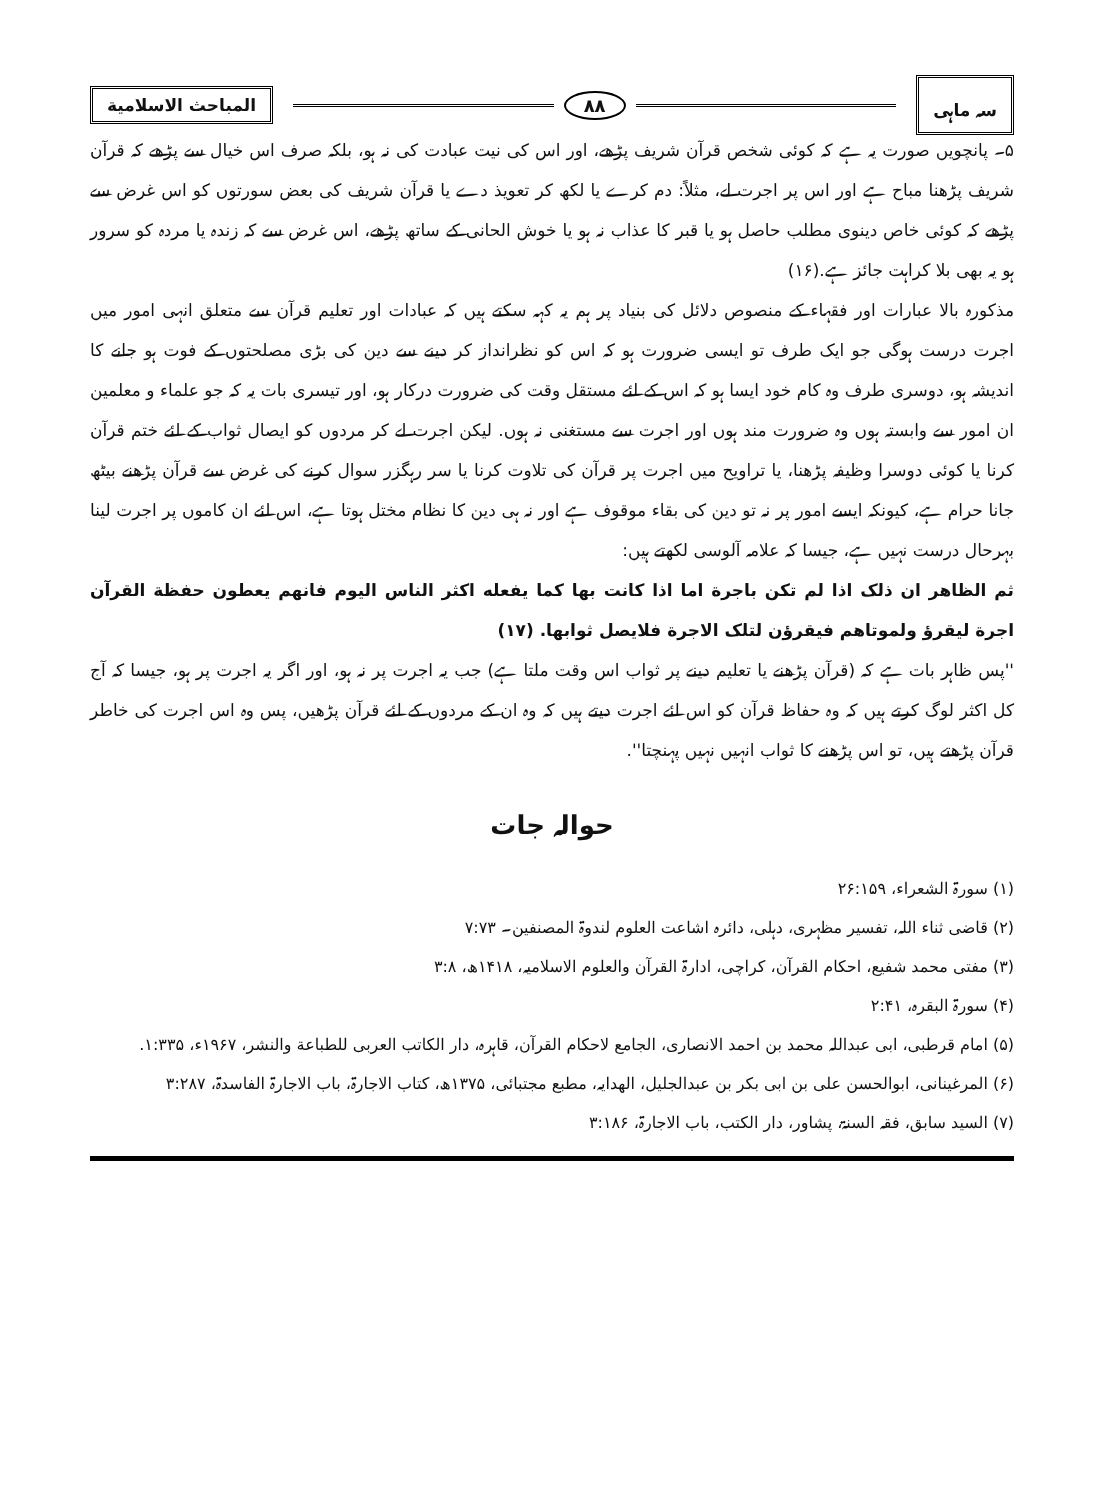سہ ماہی
۸۸
المباحث الاسلامیة
۵۔ پانچویں صورت یہ ہے کہ کوئی شخص قرآن شریف پڑھے، اور اس کی نیت عبادت کی نہ ہو، بلکہ صرف اس خیال سے پڑھے کہ قرآن شریف پڑھنا مباح ہے اور اس پر اجرت لے، مثلاً: دم کرے یا لکھ کر تعویذ دے یا قرآن شریف کی بعض سورتوں کو اس غرض سے پڑھے کہ کوئی خاص دینوی مطلب حاصل ہو یا قبر کا عذاب نہ ہو یا خوش الحانی کے ساتھ پڑھے، اس غرض سے کہ زندہ یا مردہ کو سرور ہو یہ بھی بلا کراہت جائز ہے.(۱۶)
مذکورہ بالا عبارات اور فقہاء کے منصوص دلائل کی بنیاد پر ہم یہ کہہ سکتے ہیں کہ عبادات اور تعلیم قرآن سے متعلق انہی امور میں اجرت درست ہوگی جو ایک طرف تو ایسی ضرورت ہو کہ اس کو نظرانداز کر دینے سے دین کی بڑی مصلحتوں کے فوت ہو جانے کا اندیشہ ہو، دوسری طرف وہ کام خود ایسا ہو کہ اس کے لئے مستقل وقت کی ضرورت درکار ہو، اور تیسری بات یہ کہ جو علماء و معلمین ان امور سے وابستہ ہوں وہ ضرورت مند ہوں اور اجرت سے مستغنی نہ ہوں. لیکن اجرت لے کر مردوں کو ایصال ثواب کے لئے ختم قرآن کرنا یا کوئی دوسرا وظیفہ پڑھنا، یا تراویح میں اجرت پر قرآن کی تلاوت کرنا یا سر رہگزر سوال کرنے کی غرض سے قرآن پڑھنے بیٹھ جانا حرام ہے، کیونکہ ایسے امور پر نہ تو دین کی بقاء موقوف ہے اور نہ ہی دین کا نظام مختل ہوتا ہے، اس لئے ان کاموں پر اجرت لینا بہرحال درست نہیں ہے، جیسا کہ علامہ آلوسی لکھتے ہیں:
ثم الظاهر ان ذلک اذا لم تکن باجرة اما اذا کانت بها کما يفعله اکثر الناس اليوم فانهم يعطون حفظة القرآن اجرة ليقرؤ ولموتاهم فيقرؤن لتلک الاجرة فلايصل ثوابها. (۱۷)
''پس ظاہر بات ہے کہ (قرآن پڑھنے یا تعلیم دینے پر ثواب اس وقت ملتا ہے) جب یہ اجرت پر نہ ہو، اور اگر یہ اجرت پر ہو، جیسا کہ آج کل اکثر لوگ کرتے ہیں کہ وہ حفاظ قرآن کو اس لئے اجرت دیتے ہیں کہ وہ ان کے مردوں کے لئے قرآن پڑھیں، پس وہ اس اجرت کی خاطر قرآن پڑھتے ہیں، تو اس پڑھنے کا ثواب انہیں نہیں پہنچتا''.
حوالہ جات
(۱) سورۃ الشعراء، ۲۶:۱۵۹
(۲) قاضی ثناء اللہ، تفسیر مظہری، دہلی، دائرہ اشاعت العلوم لندوۃ المصنفین۔ ۷:۷۳
(۳) مفتی محمد شفیع، احکام القرآن، کراچی، ادارۃ القرآن والعلوم الاسلامیہ، ۱۴۱۸ھ، ۳:۸
(۴) سورۃ البقرہ، ۲:۴۱
(۵) امام قرطبی، ابی عبداللہ محمد بن احمد الانصاری، الجامع لاحکام القرآن، قاہرہ، دار الکاتب العربی للطباعة والنشر، ۱۹۶۷ء، ۱:۳۳۵.
(۶) المرغینانی، ابوالحسن علی بن ابی بکر بن عبدالجلیل، الھدایہ، مطبع مجتبائی، ۱۳۷۵ھ، کتاب الاجارۃ، باب الاجارۃ الفاسدۃ، ۳:۲۸۷
(۷) السید سابق، فقہ السنۃ، پشاور، دار الکتب، باب الاجارۃ، ۳:۱۸۶